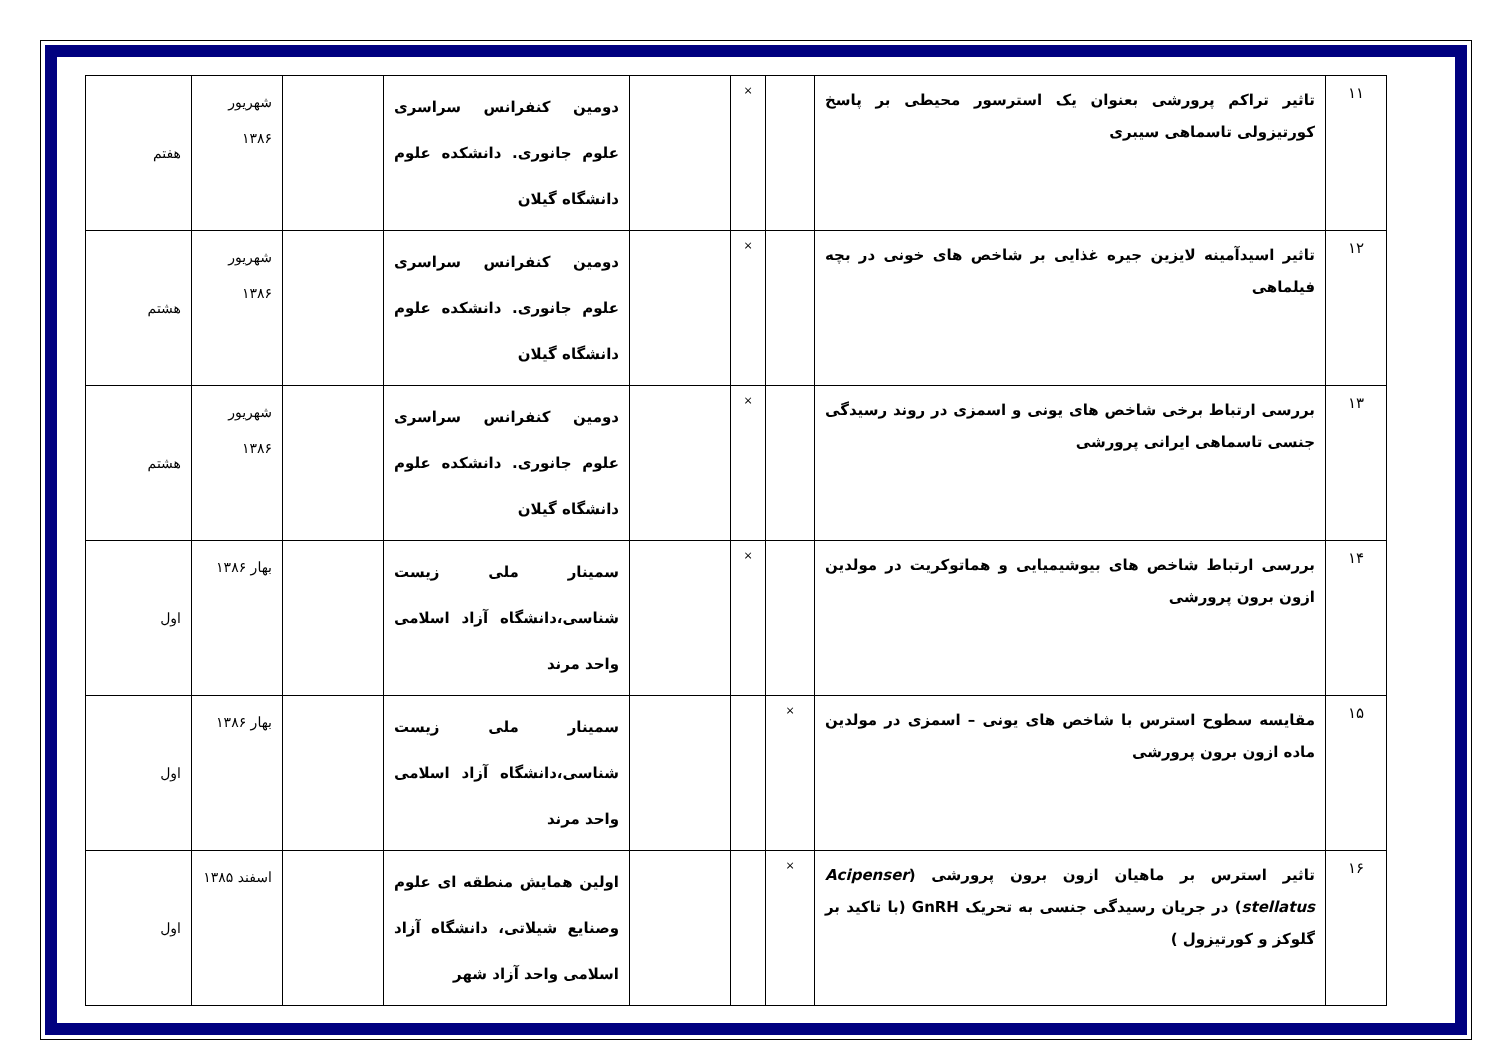| ۱۱ | تاثیر تراکم پرورشی بعنوان یک استرسور محیطی بر پاسخ کورتیزولی تاسماهی سیبری | | × | | دومین کنفرانس سراسری علوم جانوری. دانشکده علوم دانشگاه گیلان | | شهریور ۱۳۸۶ | هفتم |
| ۱۲ | تاثیر اسیدآمینه لایزین جیره غذایی بر شاخص های خونی در بچه فیلماهی | | × | | دومین کنفرانس سراسری علوم جانوری. دانشکده علوم دانشگاه گیلان | | شهریور ۱۳۸۶ | هشتم |
| ۱۳ | بررسی ارتباط برخی شاخص های یونی و اسمزی در روند رسیدگی جنسی تاسماهی ایرانی پرورشی | | × | | دومین کنفرانس سراسری علوم جانوری. دانشکده علوم دانشگاه گیلان | | شهریور ۱۳۸۶ | هشتم |
| ۱۴ | بررسی ارتباط شاخص های بیوشیمیایی و هماتوکریت در مولدین ازون برون پرورشی | | × | | سمینار ملی زیست شناسی،دانشگاه آزاد اسلامی واحد مرند | | بهار ۱۳۸۶ | اول |
| ۱۵ | مقایسه سطوح استرس با شاخص های یونی – اسمزی در مولدین ماده ازون برون پرورشی | × | | | سمینار ملی زیست شناسی،دانشگاه آزاد اسلامی واحد مرند | | بهار ۱۳۸۶ | اول |
| ۱۶ | تاثیر استرس بر ماهیان ازون برون پرورشی ( Acipenser stellatus ) در جریان رسیدگی جنسی به تحریک GnRH (با تاکید بر گلوکز و کورتیزول ) | × | | | اولین همایش منطقه ای علوم وصنایع شیلاتی، دانشگاه آزاد اسلامی واحد آزاد شهر | | اسفند ۱۳۸۵ | اول |